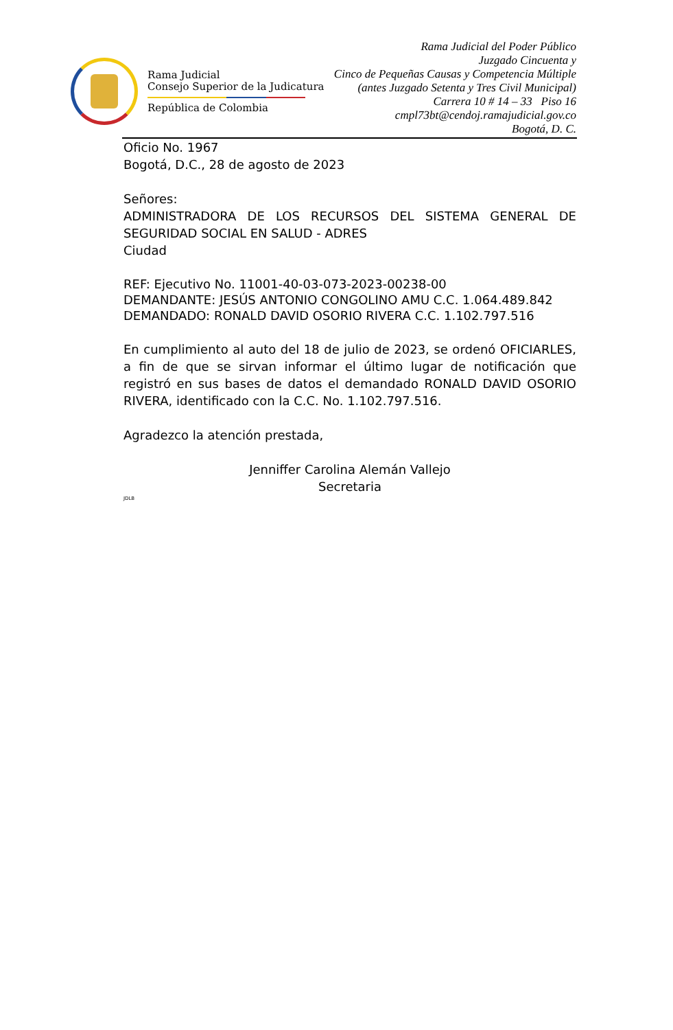Rama Judicial
Consejo Superior de la Judicatura
República de Colombia
Rama Judicial del Poder Público
Juzgado Cincuenta y
Cinco de Pequeñas Causas y Competencia Múltiple
(antes Juzgado Setenta y Tres Civil Municipal)
Carrera 10 # 14 – 33 Piso 16
cmpl73bt@cendoj.ramajudicial.gov.co
Bogotá, D. C.
Oficio No. 1967
Bogotá, D.C., 28 de agosto de 2023
Señores:
ADMINISTRADORA DE LOS RECURSOS DEL SISTEMA GENERAL DE SEGURIDAD SOCIAL EN SALUD - ADRES
Ciudad
REF: Ejecutivo No. 11001-40-03-073-2023-00238-00
DEMANDANTE: JESÚS ANTONIO CONGOLINO AMU C.C. 1.064.489.842
DEMANDADO: RONALD DAVID OSORIO RIVERA C.C. 1.102.797.516
En cumplimiento al auto del 18 de julio de 2023, se ordenó OFICIARLES, a fin de que se sirvan informar el último lugar de notificación que registró en sus bases de datos el demandado RONALD DAVID OSORIO RIVERA, identificado con la C.C. No. 1.102.797.516.
Agradezco la atención prestada,
Jenniffer Carolina Alemán Vallejo
Secretaria
JDLB